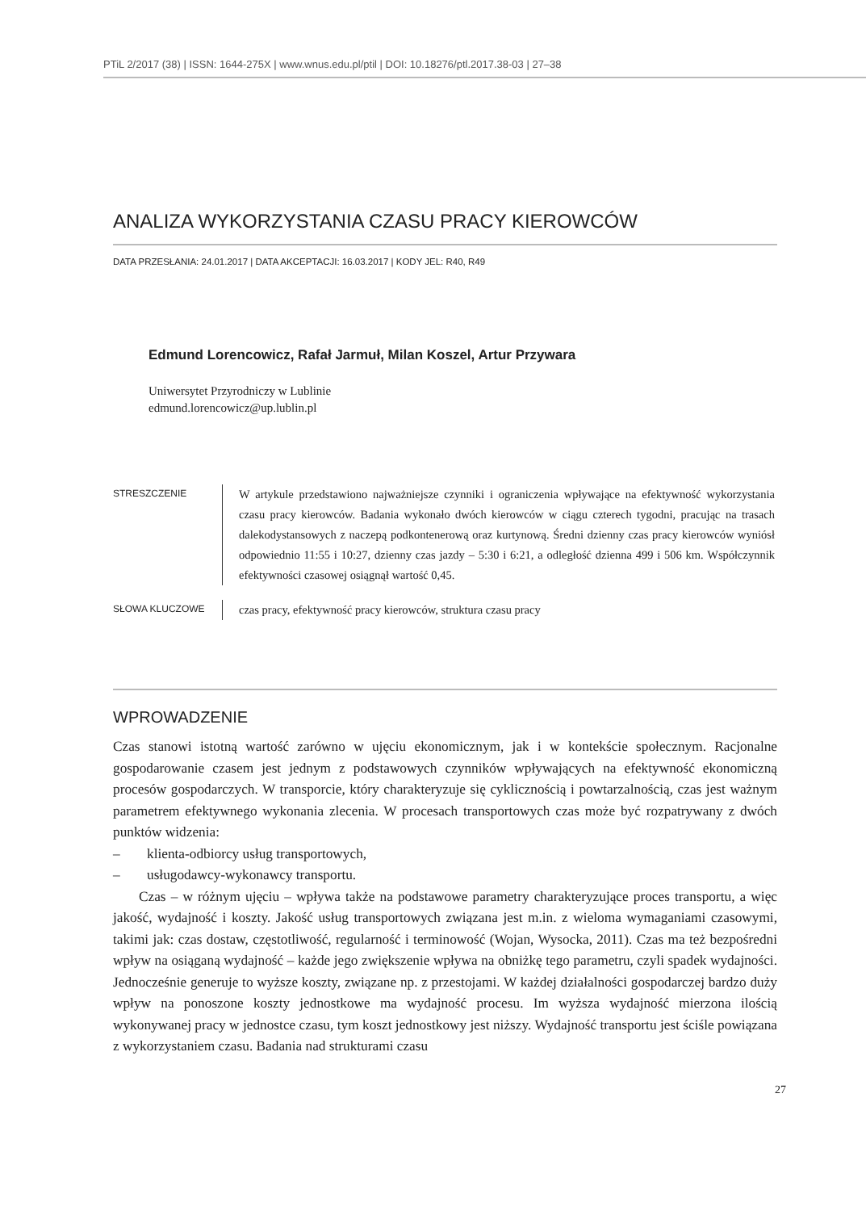PTiL 2/2017 (38) | ISSN: 1644-275X | www.wnus.edu.pl/ptil | DOI: 10.18276/ptl.2017.38-03 | 27–38
ANALIZA WYKORZYSTANIA CZASU PRACY KIEROWCÓW
DATA PRZESŁANIA: 24.01.2017 | DATA AKCEPTACJI: 16.03.2017 | KODY JEL: R40, R49
Edmund Lorencowicz, Rafał Jarmuł, Milan Koszel, Artur Przywara
Uniwersytet Przyrodniczy w Lublinie
edmund.lorencowicz@up.lublin.pl
STRESZCZENIE
W artykule przedstawiono najważniejsze czynniki i ograniczenia wpływające na efektywność wykorzystania czasu pracy kierowców. Badania wykonało dwóch kierowców w ciągu czterech tygodni, pracując na trasach dalekodystansowych z naczepą podkontenerową oraz kurtynową. Średni dzienny czas pracy kierowców wyniósł odpowiednio 11:55 i 10:27, dzienny czas jazdy – 5:30 i 6:21, a odległość dzienna 499 i 506 km. Współczynnik efektywności czasowej osiągnął wartość 0,45.
SŁOWA KLUCZOWE
czas pracy, efektywność pracy kierowców, struktura czasu pracy
WPROWADZENIE
Czas stanowi istotną wartość zarówno w ujęciu ekonomicznym, jak i w kontekście społecznym. Racjonalne gospodarowanie czasem jest jednym z podstawowych czynników wpływających na efektywność ekonomiczną procesów gospodarczych. W transporcie, który charakteryzuje się cyklicznością i powtarzalnością, czas jest ważnym parametrem efektywnego wykonania zlecenia. W procesach transportowych czas może być rozpatrywany z dwóch punktów widzenia:
– klienta-odbiorcy usług transportowych,
– usługodawcy-wykonawcy transportu.
Czas – w różnym ujęciu – wpływa także na podstawowe parametry charakteryzujące proces transportu, a więc jakość, wydajność i koszty. Jakość usług transportowych związana jest m.in. z wieloma wymaganiami czasowymi, takimi jak: czas dostaw, częstotliwość, regularność i terminowość (Wojan, Wysocka, 2011). Czas ma też bezpośredni wpływ na osiąganą wydajność – każde jego zwiększenie wpływa na obniżkę tego parametru, czyli spadek wydajności. Jednocześnie generuje to wyższe koszty, związane np. z przestojami. W każdej działalności gospodarczej bardzo duży wpływ na ponoszone koszty jednostkowe ma wydajność procesu. Im wyższa wydajność mierzona ilością wykonywanej pracy w jednostce czasu, tym koszt jednostkowy jest niższy. Wydajność transportu jest ściśle powiązana z wykorzystaniem czasu. Badania nad strukturami czasu
27